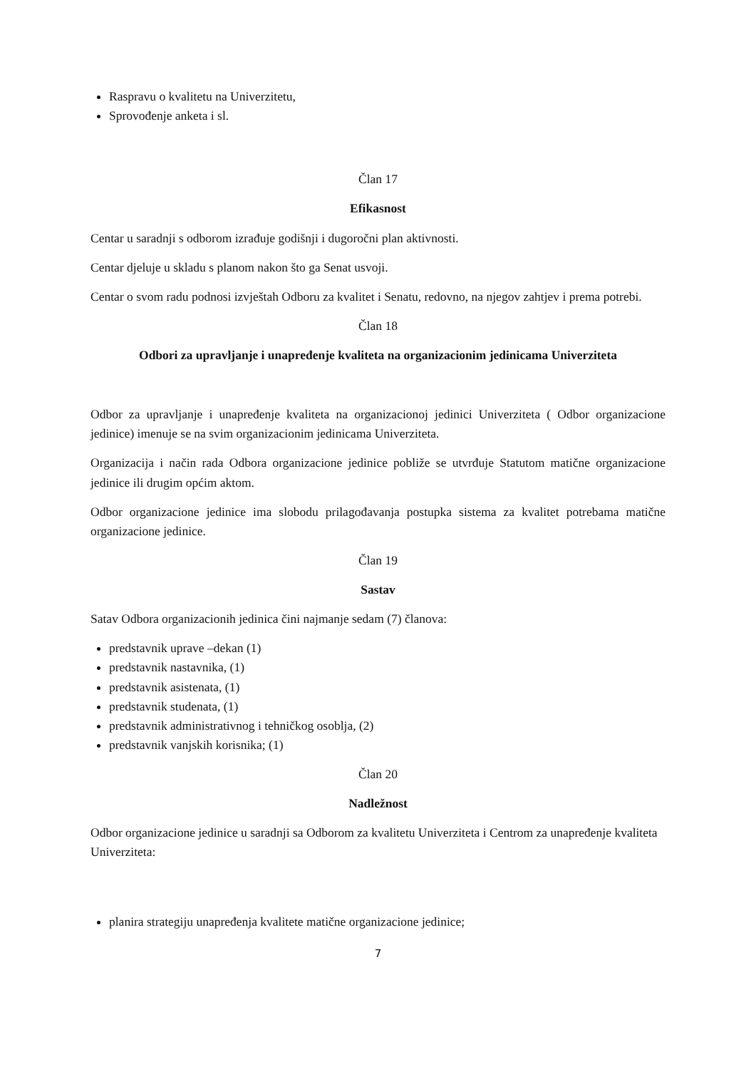Raspravu o kvalitetu na Univerzitetu,
Sprovođenje anketa i sl.
Član 17
Efikasnost
Centar u saradnji s odborom izrađuje godišnji i dugoročni plan aktivnosti.
Centar djeluje u skladu s planom nakon što ga Senat usvoji.
Centar o svom radu podnosi izvještah Odboru za kvalitet i Senatu, redovno, na njegov zahtjev i prema potrebi.
Član 18
Odbori za upravljanje i unapređenje kvaliteta na organizacionim jedinicama Univerziteta
Odbor za upravljanje i unapređenje kvaliteta na organizacionoj jedinici Univerziteta ( Odbor organizacione jedinice) imenuje se na svim organizacionim jedinicama Univerziteta.
Organizacija i način rada Odbora organizacione jedinice pobliže se utvrđuje Statutom matične organizacione jedinice ili drugim općim aktom.
Odbor organizacione jedinice ima slobodu prilagođavanja postupka sistema za kvalitet potrebama matične organizacione jedinice.
Član 19
Sastav
Satav Odbora organizacionih jedinica čini najmanje sedam (7) članova:
predstavnik uprave –dekan (1)
predstavnik nastavnika, (1)
predstavnik asistenata, (1)
predstavnik studenata, (1)
predstavnik administrativnog i tehničkog osoblja, (2)
predstavnik vanjskih korisnika; (1)
Član 20
Nadležnost
Odbor organizacione jedinice u saradnji sa Odborom za kvalitetu Univerziteta i Centrom za unapređenje kvaliteta Univerziteta:
planira strategiju unapređenja kvalitete matične organizacione jedinice;
7